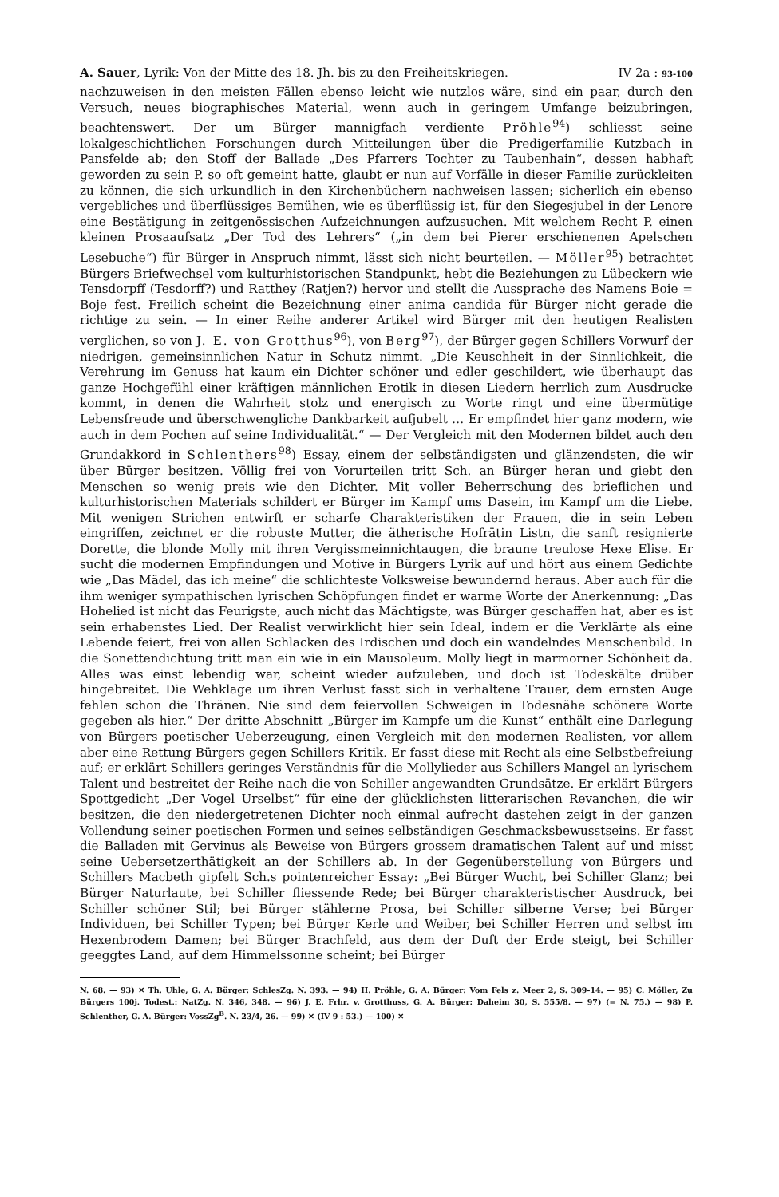A. Sauer, Lyrik: Von der Mitte des 18. Jh. bis zu den Freiheitskriegen. IV 2a : 93-100
nachzuweisen in den meisten Fällen ebenso leicht wie nutzlos wäre, sind ein paar, durch den Versuch, neues biographisches Material, wenn auch in geringem Umfange beizubringen, beachtenswert. Der um Bürger mannigfach verdiente Pröhle<sup>94</sup>) schliesst seine lokalgeschichtlichen Forschungen durch Mitteilungen über die Predigerfamilie Kutzbach in Pansfelde ab; den Stoff der Ballade „Des Pfarrers Tochter zu Taubenhain“, dessen habhaft geworden zu sein P. so oft gemeint hatte, glaubt er nun auf Vorfälle in dieser Familie zurückleiten zu können, die sich urkundlich in den Kirchenbüchern nachweisen lassen; sicherlich ein ebenso vergebliches und überflüssiges Bemühen, wie es überflüssig ist, für den Siegesjubel in der Lenore eine Bestätigung in zeitgenössischen Aufzeichnungen aufzusuchen. Mit welchem Recht P. einen kleinen Prosaaufsatz „Der Tod des Lehrers“ („in dem bei Pierer erschienenen Apelschen Lesebuche“) für Bürger in Anspruch nimmt, lässt sich nicht beurteilen. — Möller<sup>95</sup>) betrachtet Bürgers Briefwechsel vom kulturhistorischen Standpunkt, hebt die Beziehungen zu Lübeckern wie Tensdorpff (Tesdorff?) und Ratthey (Ratjen?) hervor und stellt die Aussprache des Namens Boie = Boje fest. Freilich scheint die Bezeichnung einer anima candida für Bürger nicht gerade die richtige zu sein. — In einer Reihe anderer Artikel wird Bürger mit den heutigen Realisten verglichen, so von J. E. von Grotthus<sup>96</sup>), von Berg<sup>97</sup>), der Bürger gegen Schillers Vorwurf der niedrigen, gemeinsinnlichen Natur in Schutz nimmt. „Die Keuschheit in der Sinnlichkeit, die Verehrung im Genuss hat kaum ein Dichter schöner und edler geschildert, wie überhaupt das ganze Hochgefühl einer kräftigen männlichen Erotik in diesen Liedern herrlich zum Ausdrucke kommt, in denen die Wahrheit stolz und energisch zu Worte ringt und eine übermütige Lebensfreude und überschwengliche Dankbarkeit aufjubelt … Er empfindet hier ganz modern, wie auch in dem Pochen auf seine Individualität.“ — Der Vergleich mit den Modernen bildet auch den Grundakkord in Schlenthers<sup>98</sup>) Essay, einem der selbständigsten und glänzendsten, die wir über Bürger besitzen. Völlig frei von Vorurteilen tritt Sch. an Bürger heran und giebt den Menschen so wenig preis wie den Dichter. Mit voller Beherrschung des brieflichen und kulturhistorischen Materials schildert er Bürger im Kampf ums Dasein, im Kampf um die Liebe. Mit wenigen Strichen entwirft er scharfe Charakteristiken der Frauen, die in sein Leben eingriffen, zeichnet er die robuste Mutter, die ätherische Hofrätin Listn, die sanft resignierte Dorette, die blonde Molly mit ihren Vergissmeinnichtaugen, die braune treulose Hexe Elise. Er sucht die modernen Empfindungen und Motive in Bürgers Lyrik auf und hört aus einem Gedichte wie „Das Mädel, das ich meine“ die schlichteste Volksweise bewundernd heraus. Aber auch für die ihm weniger sympathischen lyrischen Schöpfungen findet er warme Worte der Anerkennung: „Das Hohelied ist nicht das Feurigste, auch nicht das Mächtigste, was Bürger geschaffen hat, aber es ist sein erhabenstes Lied. Der Realist verwirklicht hier sein Ideal, indem er die Verklärte als eine Lebende feiert, frei von allen Schlacken des Irdischen und doch ein wandelndes Menschenbild. In die Sonettendichtung tritt man ein wie in ein Mausoleum. Molly liegt in marmorner Schönheit da. Alles was einst lebendig war, scheint wieder aufzuleben, und doch ist Todeskälte drüber hingebreitet. Die Wehklage um ihren Verlust fasst sich in verhaltene Trauer, dem ernsten Auge fehlen schon die Thränen. Nie sind dem feiervollen Schweigen in Todesnähe schönere Worte gegeben als hier.“ Der dritte Abschnitt „Bürger im Kampfe um die Kunst“ enthält eine Darlegung von Bürgers poetischer Ueberzeugung, einen Vergleich mit den modernen Realisten, vor allem aber eine Rettung Bürgers gegen Schillers Kritik. Er fasst diese mit Recht als eine Selbstbefreiung auf; er erklärt Schillers geringes Verständnis für die Mollylieder aus Schillers Mangel an lyrischem Talent und bestreitet der Reihe nach die von Schiller angewandten Grundsätze. Er erklärt Bürgers Spottgedicht „Der Vogel Urselbst“ für eine der glücklichsten litterarischen Revanchen, die wir besitzen, die den niedergetretenen Dichter noch einmal aufrecht dastehen zeigt in der ganzen Vollendung seiner poetischen Formen und seines selbständigen Geschmacksbewusstseins. Er fasst die Balladen mit Gervinus als Beweise von Bürgers grossem dramatischen Talent auf und misst seine Uebersetzerthätigkeit an der Schillers ab. In der Gegenüberstellung von Bürgers und Schillers Macbeth gipfelt Sch.s pointenreicher Essay: „Bei Bürger Wucht, bei Schiller Glanz; bei Bürger Naturlaute, bei Schiller fliessende Rede; bei Bürger charakteristischer Ausdruck, bei Schiller schöner Stil; bei Bürger stählerne Prosa, bei Schiller silberne Verse; bei Bürger Individuen, bei Schiller Typen; bei Bürger Kerle und Weiber, bei Schiller Herren und selbst im Hexenbrodem Damen; bei Bürger Brachfeld, aus dem der Duft der Erde steigt, bei Schiller geeggtes Land, auf dem Himmelssonne scheint; bei Bürger
N. 68. — 93) ✕ Th. Uhle, G. A. Bürger: SchlesZg. N. 393. — 94) H. Pröhle, G. A. Bürger: Vom Fels z. Meer 2, S. 309-14. — 95) C. Möller, Zu Bürgers 100j. Todest.: NatZg. N. 346, 348. — 96) J. E. Frhr. v. Grotthuss, G. A. Bürger: Daheim 30, S. 555/8. — 97) (= N. 75.) — 98) P. Schlenther, G. A. Bürger: VossZg<sup>B</sup>. N. 23/4, 26. — 99) ✕ (IV 9 : 53.) — 100) ✕